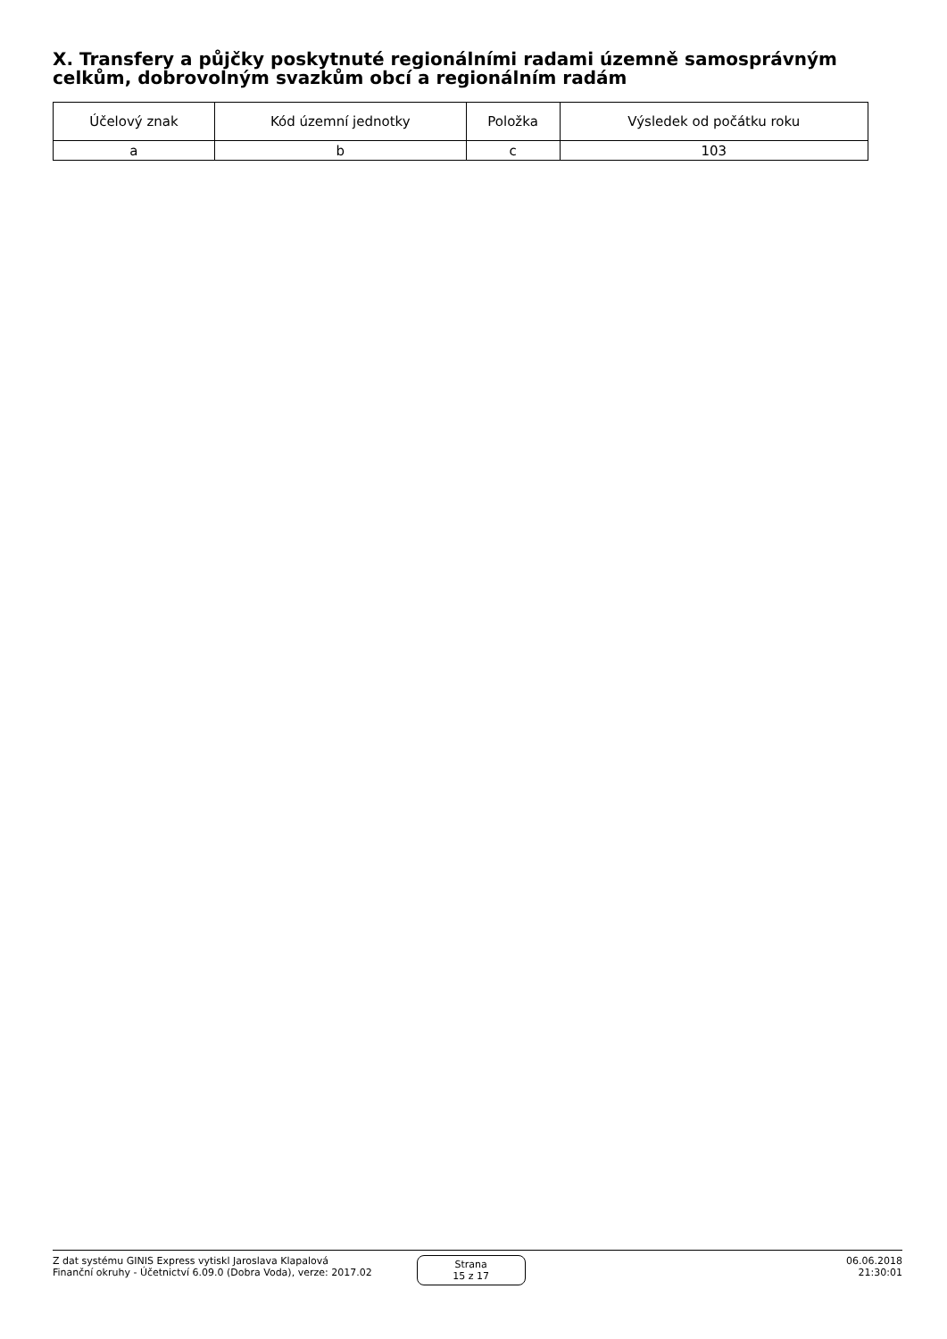X. Transfery a půjčky poskytnuté regionálními radami územně samosprávným celkům, dobrovolným svazkům obcí a regionálním radám
| Účelový znak | Kód územní jednotky | Položka | Výsledek od počátku roku |
| --- | --- | --- | --- |
| a | b | c | 103 |
Z dat systému GINIS Express vytiskl Jaroslava Klapalová
Finanční okruhy - Účetnictví 6.09.0 (Dobra Voda), verze: 2017.02
Strana
15 z 17
06.06.2018
21:30:01